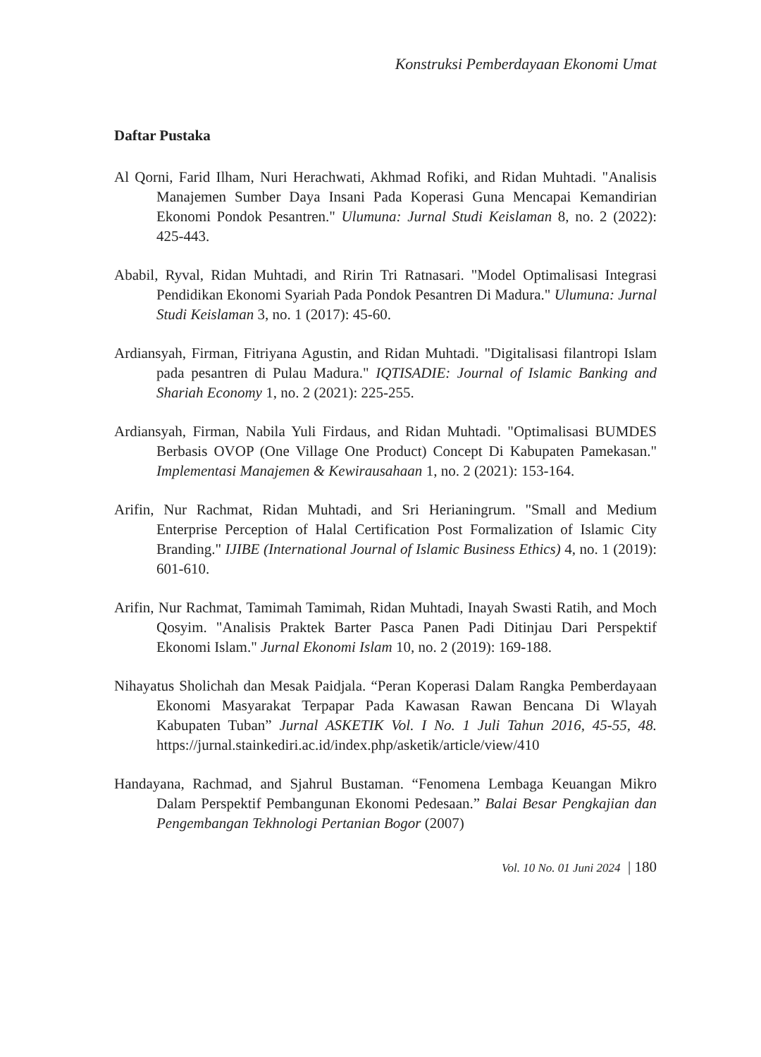Konstruksi Pemberdayaan Ekonomi Umat
Daftar Pustaka
Al Qorni, Farid Ilham, Nuri Herachwati, Akhmad Rofiki, and Ridan Muhtadi. "Analisis Manajemen Sumber Daya Insani Pada Koperasi Guna Mencapai Kemandirian Ekonomi Pondok Pesantren." Ulumuna: Jurnal Studi Keislaman 8, no. 2 (2022): 425-443.
Ababil, Ryval, Ridan Muhtadi, and Ririn Tri Ratnasari. "Model Optimalisasi Integrasi Pendidikan Ekonomi Syariah Pada Pondok Pesantren Di Madura." Ulumuna: Jurnal Studi Keislaman 3, no. 1 (2017): 45-60.
Ardiansyah, Firman, Fitriyana Agustin, and Ridan Muhtadi. "Digitalisasi filantropi Islam pada pesantren di Pulau Madura." IQTISADIE: Journal of Islamic Banking and Shariah Economy 1, no. 2 (2021): 225-255.
Ardiansyah, Firman, Nabila Yuli Firdaus, and Ridan Muhtadi. "Optimalisasi BUMDES Berbasis OVOP (One Village One Product) Concept Di Kabupaten Pamekasan." Implementasi Manajemen & Kewirausahaan 1, no. 2 (2021): 153-164.
Arifin, Nur Rachmat, Ridan Muhtadi, and Sri Herianingrum. "Small and Medium Enterprise Perception of Halal Certification Post Formalization of Islamic City Branding." IJIBE (International Journal of Islamic Business Ethics) 4, no. 1 (2019): 601-610.
Arifin, Nur Rachmat, Tamimah Tamimah, Ridan Muhtadi, Inayah Swasti Ratih, and Moch Qosyim. "Analisis Praktek Barter Pasca Panen Padi Ditinjau Dari Perspektif Ekonomi Islam." Jurnal Ekonomi Islam 10, no. 2 (2019): 169-188.
Nihayatus Sholichah dan Mesak Paidjala. “Peran Koperasi Dalam Rangka Pemberdayaan Ekonomi Masyarakat Terpapar Pada Kawasan Rawan Bencana Di Wlayah Kabupaten Tuban” Jurnal ASKETIK Vol. I No. 1 Juli Tahun 2016, 45-55, 48. https://jurnal.stainkediri.ac.id/index.php/asketik/article/view/410
Handayana, Rachmad, and Sjahrul Bustaman. “Fenomena Lembaga Keuangan Mikro Dalam Perspektif Pembangunan Ekonomi Pedesaan.” Balai Besar Pengkajian dan Pengembangan Tekhnologi Pertanian Bogor (2007)
Vol. 10 No. 01 Juni 2024 | 180